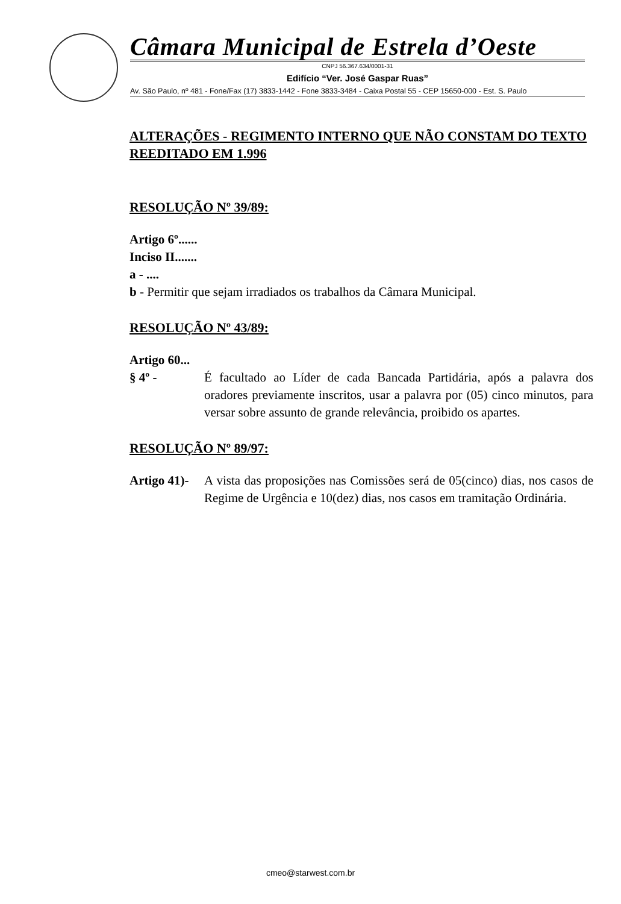Câmara Municipal de Estrela d’Oeste
CNPJ 56.367.634/0001-31
Edifício “Ver. José Gaspar Ruas”
Av. São Paulo, nº 481 - Fone/Fax (17) 3833-1442 - Fone 3833-3484 - Caixa Postal 55 - CEP 15650-000 - Est. S. Paulo
ALTERAÇÕES - REGIMENTO INTERNO QUE NÃO CONSTAM DO TEXTO REEDITADO EM 1.996
RESOLUÇÃO Nº 39/89:
Artigo 6º......
Inciso II.......
a - ....
b - Permitir que sejam irradiados os trabalhos da Câmara Municipal.
RESOLUÇÃO Nº 43/89:
Artigo 60...
§ 4º - É facultado ao Líder de cada Bancada Partidária, após a palavra dos oradores previamente inscritos, usar a palavra por (05) cinco minutos, para versar sobre assunto de grande relevância, proibido os apartes.
RESOLUÇÃO Nº 89/97:
Artigo 41)-
A vista das proposições nas Comissões será de 05(cinco) dias, nos casos de Regime de Urgência e 10(dez) dias, nos casos em tramitação Ordinária.
cmeo@starwest.com.br